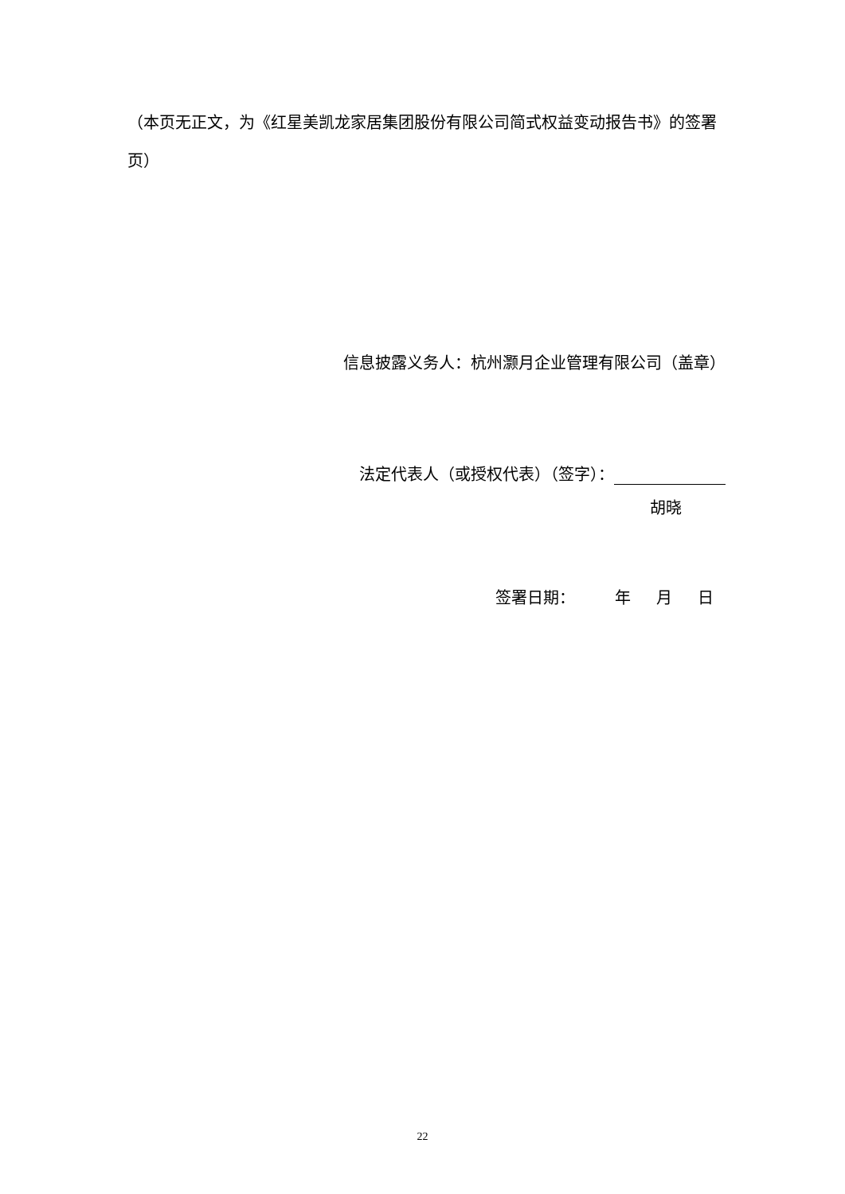（本页无正文，为《红星美凯龙家居集团股份有限公司简式权益变动报告书》的签署页）
信息披露义务人：杭州灏月企业管理有限公司（盖章）
法定代表人（或授权代表）（签字）：
胡晓
签署日期： 年 月 日
22